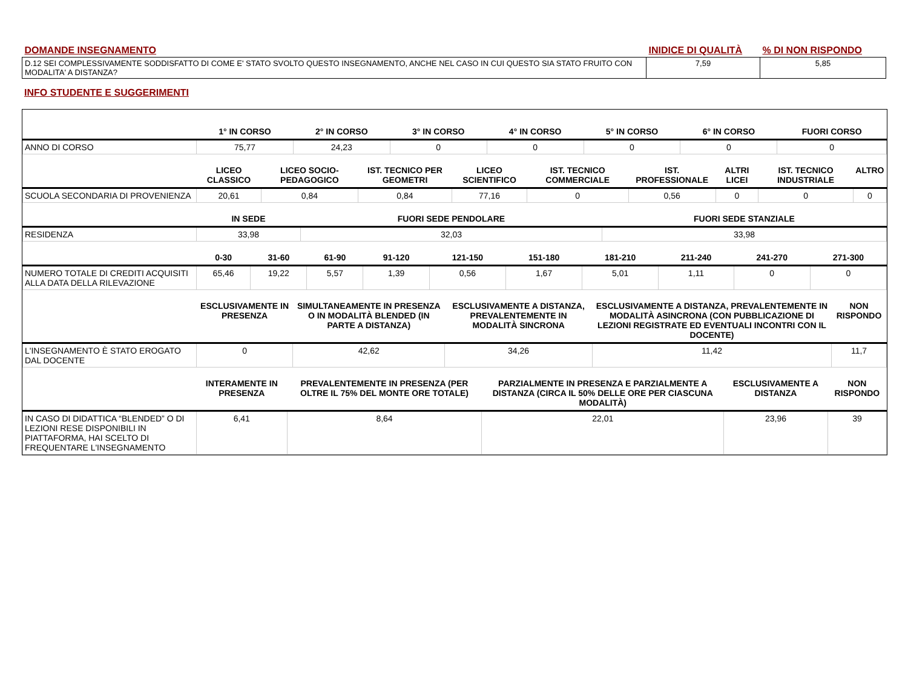| DOMANDE INSEGNAMENTO | INIDICE DI QUALITÀ | % DI NON RISPONDO |
| --- | --- | --- |
| D.12 SEI COMPLESSIVAMENTE SODDISFATTO DI COME E' STATO SVOLTO QUESTO INSEGNAMENTO, ANCHE NEL CASO IN CUI QUESTO SIA STATO FRUITO CON MODALITA' A DISTANZA? | 7,59 | 5,85 |
INFO STUDENTE E SUGGERIMENTI
| | 1° IN CORSO | 2° IN CORSO | 3° IN CORSO | 4° IN CORSO | 5° IN CORSO | 6° IN CORSO | FUORI CORSO |
| --- | --- | --- | --- | --- | --- | --- | --- |
| ANNO DI CORSO | 75,77 | 24,23 | 0 | 0 | 0 | 0 | 0 |
| | LICEO CLASSICO | LICEO SOCIO-PEDAGOGICO | IST. TECNICO PER GEOMETRI | LICEO SCIENTIFICO | IST. TECNICO COMMERCIALE | IST. PROFESSIONALE | ALTRI LICEI | IST. TECNICO INDUSTRIALE | ALTRO |
| --- | --- | --- | --- | --- | --- | --- | --- | --- | --- |
| SCUOLA SECONDARIA DI PROVENIENZA | 20,61 | 0,84 | 0,84 | 77,16 | 0 | 0,56 | 0 | 0 | 0 |
| | IN SEDE | FUORI SEDE PENDOLARE | FUORI SEDE STANZIALE |
| --- | --- | --- | --- |
| RESIDENZA | 33,98 | 32,03 | 33,98 |
| | 0-30 | 31-60 | 61-90 | 91-120 | 121-150 | 151-180 | 181-210 | 211-240 | 241-270 | 271-300 |
| --- | --- | --- | --- | --- | --- | --- | --- | --- | --- | --- |
| NUMERO TOTALE DI CREDITI ACQUISITI ALLA DATA DELLA RILEVAZIONE | 65,46 | 19,22 | 5,57 | 1,39 | 0,56 | 1,67 | 5,01 | 1,11 | 0 | 0 |
| | ESCLUSIVAMENTE IN PRESENZA | SIMULTANEAMENTE IN PRESENZA O IN MODALITÀ BLENDED (IN PARTE A DISTANZA) | ESCLUSIVAMENTE A DISTANZA, PREVALENTEMENTE IN MODALITÀ SINCRONA | ESCLUSIVAMENTE A DISTANZA, PREVALENTEMENTE IN MODALITÀ ASINCRONA (CON PUBBLICAZIONE DI LEZIONI REGISTRATE ED EVENTUALI INCONTRI CON IL DOCENTE) | NON RISPONDO |
| --- | --- | --- | --- | --- | --- |
| L'INSEGNAMENTO È STATO EROGATO DAL DOCENTE | 0 | 42,62 | 34,26 | 11,42 | 11,7 |
| | INTERAMENTE IN PRESENZA | PREVALENTEMENTE IN PRESENZA (PER OLTRE IL 75% DEL MONTE ORE TOTALE) | PARZIALMENTE IN PRESENZA E PARZIALMENTE A DISTANZA (CIRCA IL 50% DELLE ORE PER CIASCUNA MODALITÀ) | ESCLUSIVAMENTE A DISTANZA | NON RISPONDO |
| --- | --- | --- | --- | --- | --- |
| IN CASO DI DIDATTICA “BLENDED” O DI LEZIONI RESE DISPONIBILI IN PIATTAFORMA, HAI SCELTO DI FREQUENTARE L'INSEGNAMENTO | 6,41 | 8,64 | 22,01 | 23,96 | 39 |